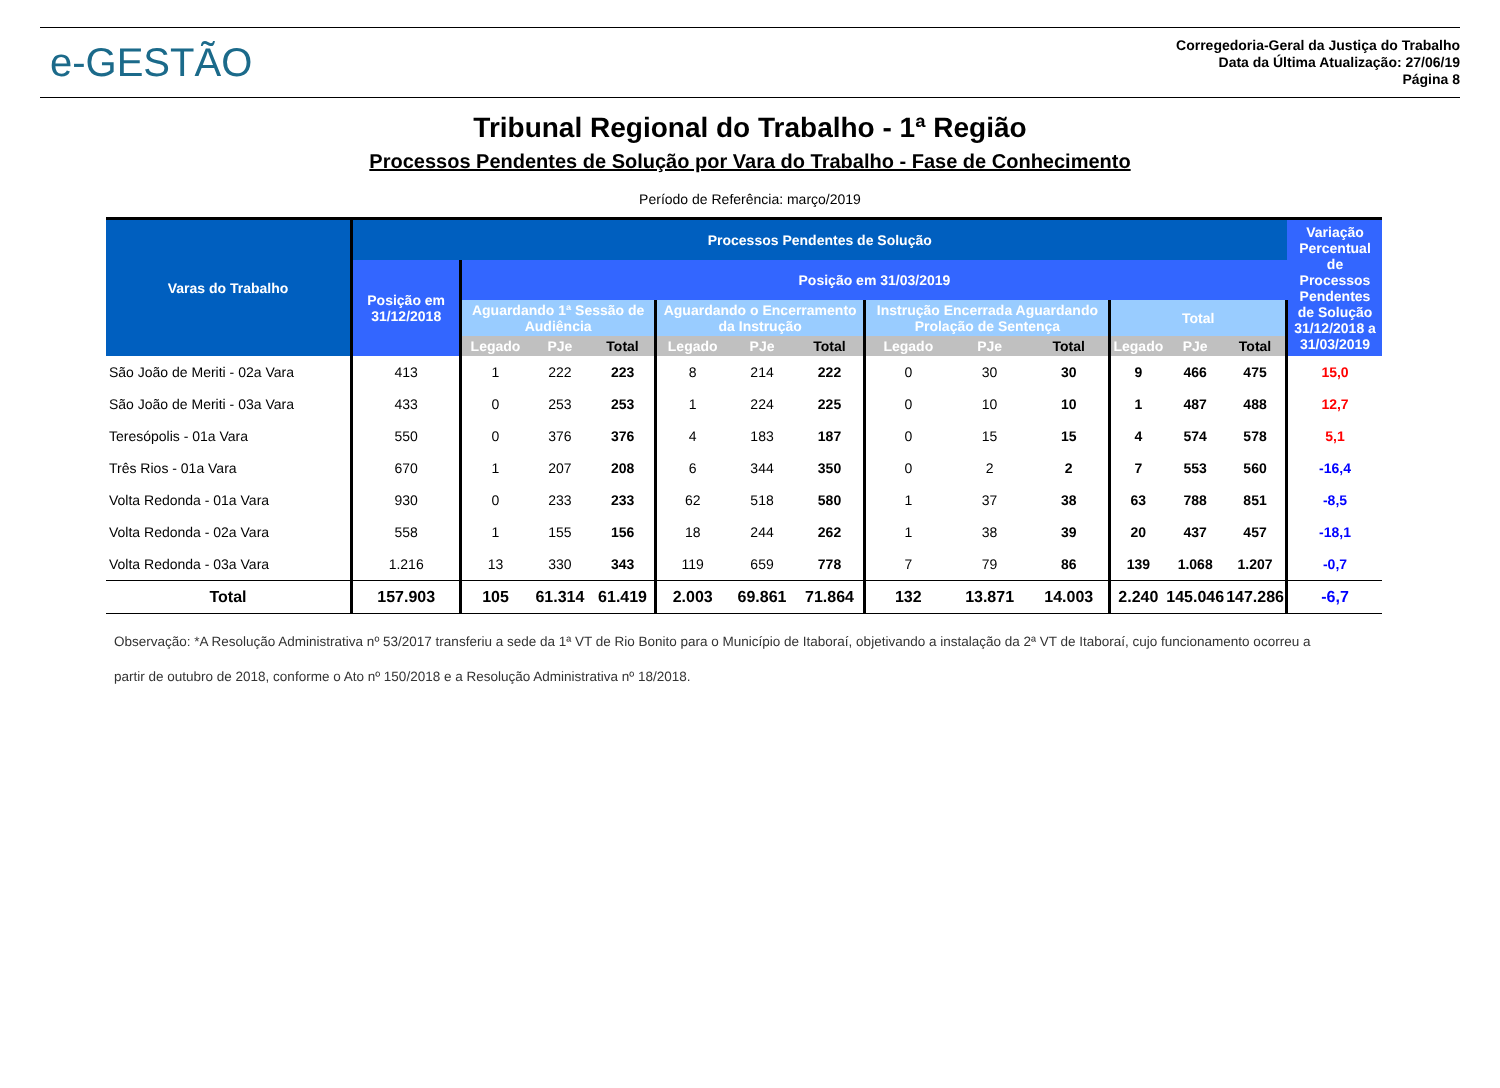e-GESTÃO
Corregedoria-Geral da Justiça do Trabalho
Data da Última Atualização: 27/06/19
Página 8
Tribunal Regional do Trabalho - 1ª Região
Processos Pendentes de Solução por Vara do Trabalho - Fase de Conhecimento
Período de Referência: março/2019
| Varas do Trabalho | Processos Pendentes de Solução | | | | | | | | | | | | | Variação Percentual de Processos Pendentes de Solução 31/12/2018 a 31/03/2019 |
| --- | --- | --- | --- | --- | --- | --- | --- | --- | --- | --- | --- | --- | --- | --- |
| | Posição em 31/12/2018 | Posição em 31/03/2019 | | | | | | | | | | | | |
| | | Aguardando 1ª Sessão de Audiência | | | Aguardando o Encerramento da Instrução | | | Instrução Encerrada Aguardando Prolação de Sentença | | | Total | | | |
| | | Legado | PJe | Total | Legado | PJe | Total | Legado | PJe | Total | Legado | PJe | Total | |
| São João de Meriti - 02a Vara | 413 | 1 | 222 | 223 | 8 | 214 | 222 | 0 | 30 | 30 | 9 | 466 | 475 | 15,0 |
| São João de Meriti - 03a Vara | 433 | 0 | 253 | 253 | 1 | 224 | 225 | 0 | 10 | 10 | 1 | 487 | 488 | 12,7 |
| Teresópolis - 01a Vara | 550 | 0 | 376 | 376 | 4 | 183 | 187 | 0 | 15 | 15 | 4 | 574 | 578 | 5,1 |
| Três Rios - 01a Vara | 670 | 1 | 207 | 208 | 6 | 344 | 350 | 0 | 2 | 2 | 7 | 553 | 560 | -16,4 |
| Volta Redonda - 01a Vara | 930 | 0 | 233 | 233 | 62 | 518 | 580 | 1 | 37 | 38 | 63 | 788 | 851 | -8,5 |
| Volta Redonda - 02a Vara | 558 | 1 | 155 | 156 | 18 | 244 | 262 | 1 | 38 | 39 | 20 | 437 | 457 | -18,1 |
| Volta Redonda - 03a Vara | 1.216 | 13 | 330 | 343 | 119 | 659 | 778 | 7 | 79 | 86 | 139 | 1.068 | 1.207 | -0,7 |
| Total | 157.903 | 105 | 61.314 | 61.419 | 2.003 | 69.861 | 71.864 | 132 | 13.871 | 14.003 | 2.240 | 145.046 | 147.286 | -6,7 |
Observação: *A Resolução Administrativa nº 53/2017 transferiu a sede da 1ª VT de Rio Bonito para o Município de Itaboraí, objetivando a instalação da 2ª VT de Itaboraí, cujo funcionamento ocorreu a partir de outubro de 2018, conforme o Ato nº 150/2018 e a Resolução Administrativa nº 18/2018.